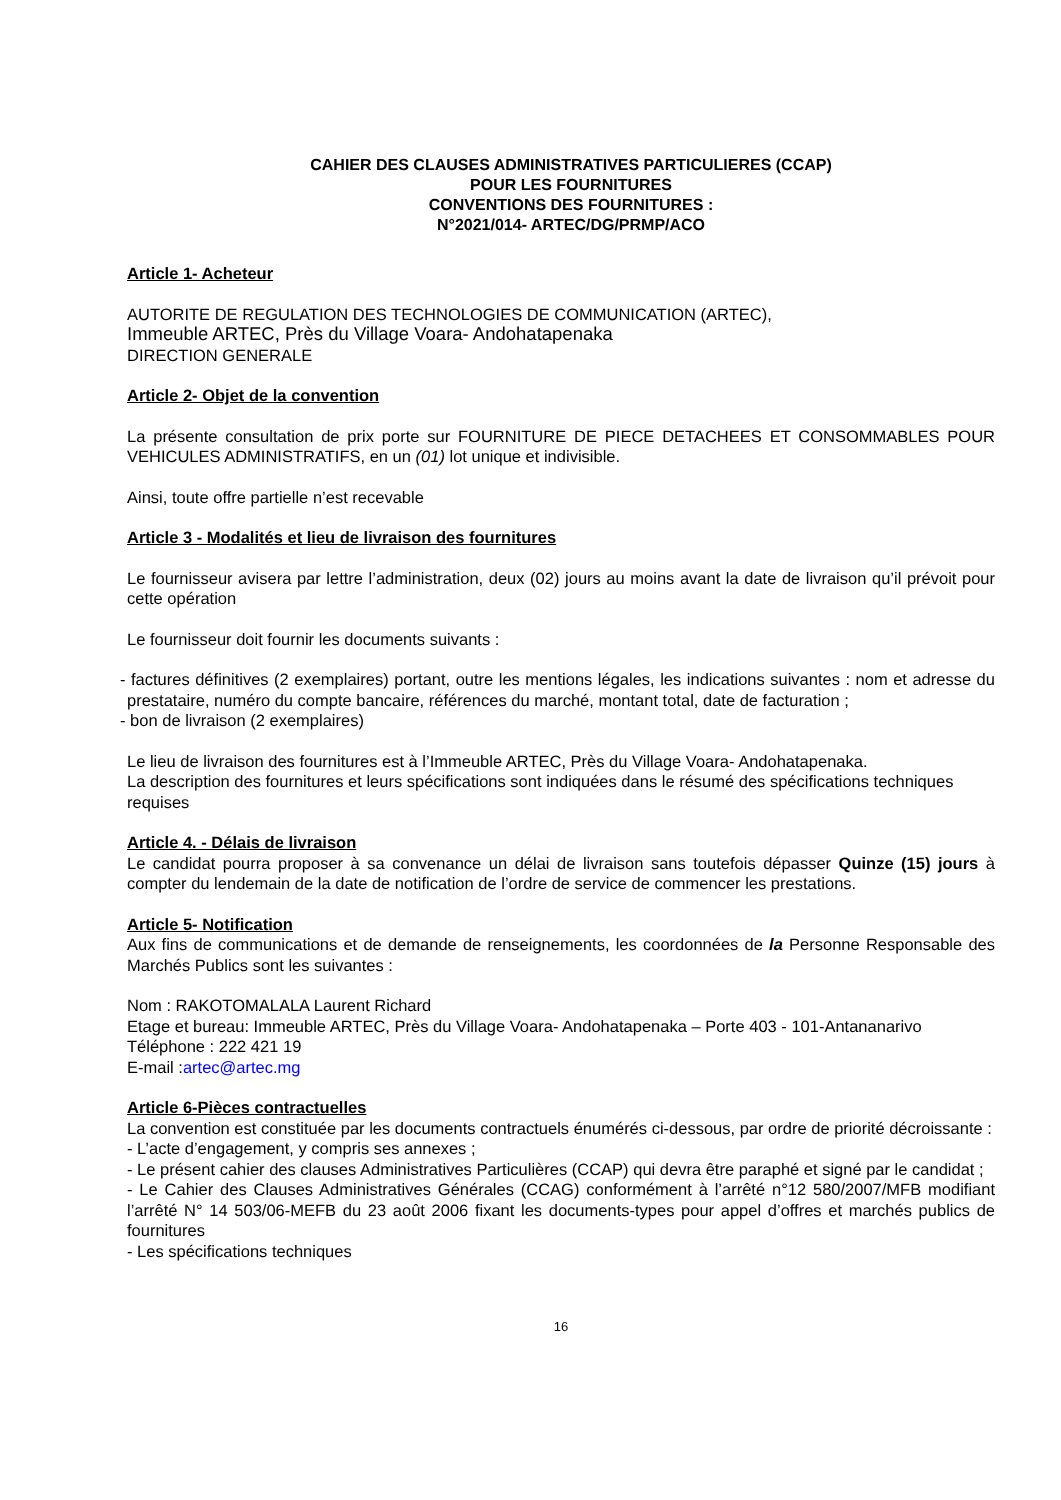CAHIER DES CLAUSES ADMINISTRATIVES PARTICULIERES (CCAP)
POUR LES FOURNITURES
CONVENTIONS DES FOURNITURES :
N°2021/014- ARTEC/DG/PRMP/ACO
Article 1- Acheteur
AUTORITE DE REGULATION DES TECHNOLOGIES DE COMMUNICATION (ARTEC),
Immeuble ARTEC, Près du Village Voara- Andohatapenaka
DIRECTION GENERALE
Article 2- Objet de la convention
La présente consultation de prix porte sur FOURNITURE DE PIECE DETACHEES ET CONSOMMABLES POUR VEHICULES ADMINISTRATIFS, en un (01) lot unique et indivisible.
Ainsi, toute offre partielle n’est recevable
Article 3 - Modalités et lieu de livraison des fournitures
Le fournisseur avisera par lettre l’administration, deux (02) jours au moins avant la date de livraison qu’il prévoit pour cette opération
Le fournisseur doit fournir les documents suivants :
- factures définitives (2 exemplaires) portant, outre les mentions légales, les indications suivantes : nom et adresse du prestataire, numéro du compte bancaire, références du marché, montant total, date de facturation ;
- bon de livraison (2 exemplaires)
Le lieu de livraison des fournitures est à l’Immeuble ARTEC, Près du Village Voara- Andohatapenaka.
La description des fournitures et leurs spécifications sont indiquées dans le résumé des spécifications techniques requises
Article 4. - Délais de livraison
Le candidat pourra proposer à sa convenance un délai de livraison sans toutefois dépasser Quinze (15) jours à compter du lendemain de la date de notification de l’ordre de service de commencer les prestations.
Article 5- Notification
Aux fins de communications et de demande de renseignements, les coordonnées de la Personne Responsable des Marchés Publics sont les suivantes :
Nom : RAKOTOMALALA Laurent Richard
Etage et bureau: Immeuble ARTEC, Près du Village Voara- Andohatapenaka – Porte 403 - 101-Antananarivo
Téléphone : 222 421 19
E-mail :artec@artec.mg
Article 6-Pièces contractuelles
La convention est constituée par les documents contractuels énumérés ci-dessous, par ordre de priorité décroissante :
- L’acte d’engagement, y compris ses annexes ;
- Le présent cahier des clauses Administratives Particulières (CCAP) qui devra être paraphé et signé par le candidat ;
- Le Cahier des Clauses Administratives Générales (CCAG) conformément à l’arrêté n°12 580/2007/MFB modifiant l’arrêté N° 14 503/06-MEFB du 23 août 2006 fixant les documents-types pour appel d’offres et marchés publics de fournitures
- Les spécifications techniques
16